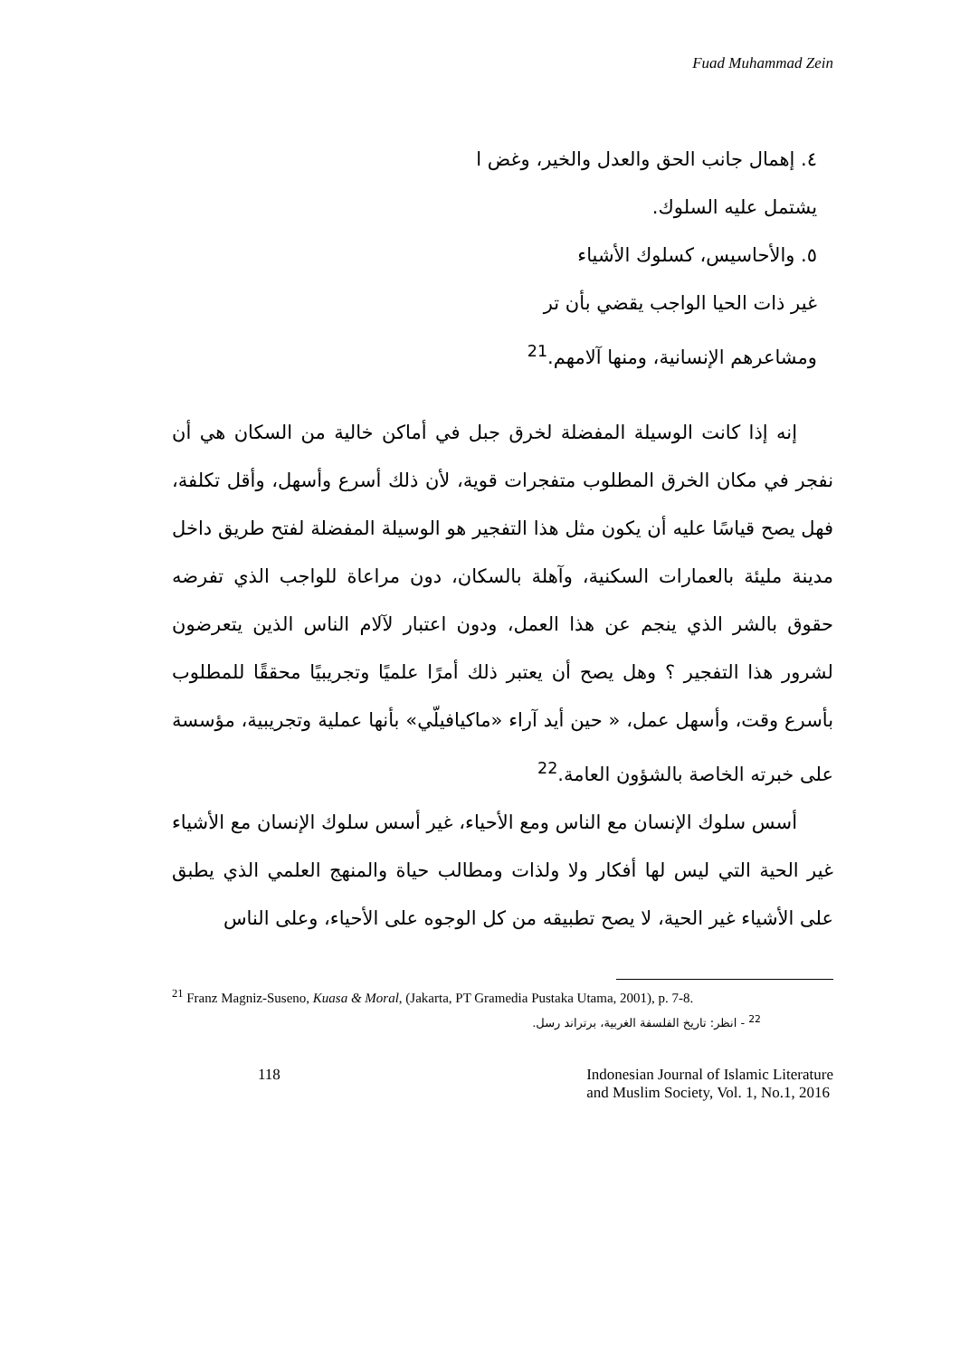Fuad Muhammad Zein
٤. إهمال جانب الحق والعدل والخير، وغض ا
يشتمل عليه السلوك.
٥. والأحاسيس، كسلوك الأشياء
غير ذات الحيا الواجب يقضي بأن تر
ومشاعرهم الإنسانية، ومنها آلامهم.<sup>21</sup>
إنه إذا كانت الوسيلة المفضلة لخرق جبل في أماكن خالية من السكان هي أن نفجر في مكان الخرق المطلوب متفجرات قوية، لأن ذلك أسرع وأسهل، وأقل تكلفة، فهل يصح قياسًا عليه أن يكون مثل هذا التفجير هو الوسيلة المفضلة لفتح طريق داخل مدينة مليئة بالعمارات السكنية، وآهلة بالسكان، دون مراعاة للواجب الذي تفرضه حقوق بالشر الذي ينجم عن هذا العمل، ودون اعتبار لآلام الناس الذين يتعرضون لشرور هذا التفجير ؟ وهل يصح أن يعتبر ذلك أمرًا علميًا وتجريبيًا محققًا للمطلوب بأسرع وقت، وأسهل عمل، « حين أيد آراء «ماكيافيلّي» بأنها عملية وتجريبية، مؤسسة على خبرته الخاصة بالشؤون العامة.<sup>22</sup>
أسس سلوك الإنسان مع الناس ومع الأحياء، غير أسس سلوك الإنسان مع الأشياء غير الحية التي ليس لها أفكار ولا ولذات ومطالب حياة والمنهج العلمي الذي يطبق على الأشياء غير الحية، لا يصح تطبيقه من كل الوجوه على الأحياء، وعلى الناس
<sup>21</sup> Franz Magniz-Suseno, Kuasa & Moral, (Jakarta, PT Gramedia Pustaka Utama, 2001), p. 7-8.
<sup>22</sup> - انظر: تاريخ الفلسفة الغربية، برتراند رسل.
118 Indonesian Journal of Islamic Literature
and Muslim Society, Vol. 1, No.1, 2016